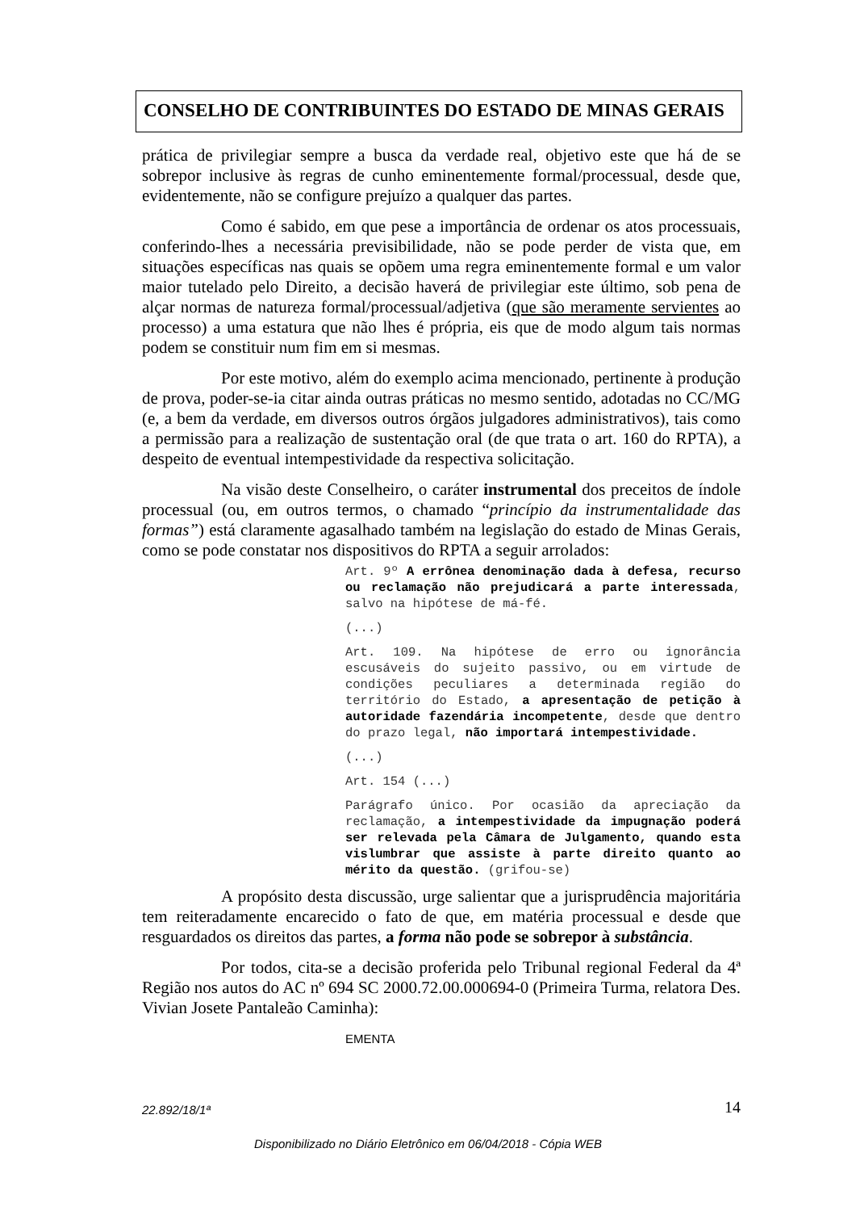CONSELHO DE CONTRIBUINTES DO ESTADO DE MINAS GERAIS
prática de privilegiar sempre a busca da verdade real, objetivo este que há de se sobrepor inclusive às regras de cunho eminentemente formal/processual, desde que, evidentemente, não se configure prejuízo a qualquer das partes.
Como é sabido, em que pese a importância de ordenar os atos processuais, conferindo-lhes a necessária previsibilidade, não se pode perder de vista que, em situações específicas nas quais se opõem uma regra eminentemente formal e um valor maior tutelado pelo Direito, a decisão haverá de privilegiar este último, sob pena de alçar normas de natureza formal/processual/adjetiva (que são meramente servientes ao processo) a uma estatura que não lhes é própria, eis que de modo algum tais normas podem se constituir num fim em si mesmas.
Por este motivo, além do exemplo acima mencionado, pertinente à produção de prova, poder-se-ia citar ainda outras práticas no mesmo sentido, adotadas no CC/MG (e, a bem da verdade, em diversos outros órgãos julgadores administrativos), tais como a permissão para a realização de sustentação oral (de que trata o art. 160 do RPTA), a despeito de eventual intempestividade da respectiva solicitação.
Na visão deste Conselheiro, o caráter instrumental dos preceitos de índole processual (ou, em outros termos, o chamado “princípio da instrumentalidade das formas”) está claramente agasalhado também na legislação do estado de Minas Gerais, como se pode constatar nos dispositivos do RPTA a seguir arrolados:
Art. 9º A errônea denominação dada à defesa, recurso ou reclamação não prejudicará a parte interessada, salvo na hipótese de má-fé.
(...)
Art. 109. Na hipótese de erro ou ignorância escusáveis do sujeito passivo, ou em virtude de condições peculiares a determinada região do território do Estado, a apresentação de petição à autoridade fazendária incompetente, desde que dentro do prazo legal, não importará intempestividade.
(...)
Art. 154 (...)
Parágrafo único. Por ocasião da apreciação da reclamação, a intempestividade da impugnação poderá ser relevada pela Câmara de Julgamento, quando esta vislumbrar que assiste à parte direito quanto ao mérito da questão. (grifou-se)
A propósito desta discussão, urge salientar que a jurisprudência majoritária tem reiteradamente encarecido o fato de que, em matéria processual e desde que resguardados os direitos das partes, a forma não pode se sobrepor à substância.
Por todos, cita-se a decisão proferida pelo Tribunal regional Federal da 4ª Região nos autos do AC nº 694 SC 2000.72.00.000694-0 (Primeira Turma, relatora Des. Vivian Josete Pantaleão Caminha):
EMENTA
22.892/18/1ª 14
Disponibilizado no Diário Eletrônico em 06/04/2018 - Cópia WEB